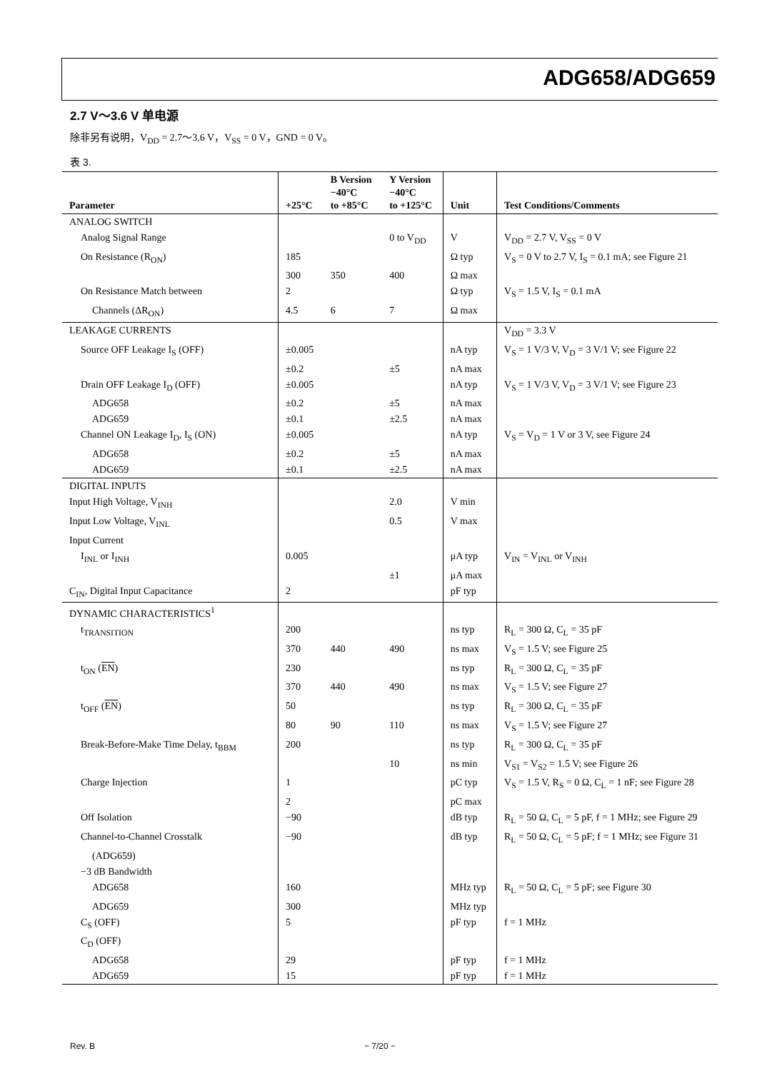ADG658/ADG659
2.7 V～3.6 V 单电源
除非另有说明，V<sub>DD</sub> = 2.7～3.6 V，V<sub>SS</sub> = 0 V，GND = 0 V。
表 3.
| Parameter | +25°C | B Version −40°C to +85°C | Y Version −40°C to +125°C | Unit | Test Conditions/Comments |
| --- | --- | --- | --- | --- | --- |
| ANALOG SWITCH | | | | | |
| Analog Signal Range | | | 0 to V<sub>DD</sub> | V | V<sub>DD</sub> = 2.7 V, V<sub>SS</sub> = 0 V |
| On Resistance (R<sub>ON</sub>) | 185 | | | Ω typ | V<sub>S</sub> = 0 V to 2.7 V, I<sub>S</sub> = 0.1 mA; see Figure 21 |
| | 300 | 350 | 400 | Ω max | |
| On Resistance Match between | 2 | | | Ω typ | V<sub>S</sub> = 1.5 V, I<sub>S</sub> = 0.1 mA |
| Channels (ΔR<sub>ON</sub>) | 4.5 | 6 | 7 | Ω max | |
| LEAKAGE CURRENTS | | | | | V<sub>DD</sub> = 3.3 V |
| Source OFF Leakage I<sub>S</sub> (OFF) | ±0.005 | | | nA typ | V<sub>S</sub> = 1 V/3 V, V<sub>D</sub> = 3 V/1 V; see Figure 22 |
| | ±0.2 | | ±5 | nA max | |
| Drain OFF Leakage I<sub>D</sub> (OFF) | ±0.005 | | | nA typ | V<sub>S</sub> = 1 V/3 V, V<sub>D</sub> = 3 V/1 V; see Figure 23 |
| ADG658 | ±0.2 | | ±5 | nA max | |
| ADG659 | ±0.1 | | ±2.5 | nA max | |
| Channel ON Leakage I<sub>D</sub>, I<sub>S</sub> (ON) | ±0.005 | | | nA typ | V<sub>S</sub> = V<sub>D</sub> = 1 V or 3 V, see Figure 24 |
| ADG658 | ±0.2 | | ±5 | nA max | |
| ADG659 | ±0.1 | | ±2.5 | nA max | |
| DIGITAL INPUTS | | | | | |
| Input High Voltage, V<sub>INH</sub> | | | 2.0 | V min | |
| Input Low Voltage, V<sub>INL</sub> | | | 0.5 | V max | |
| Input Current | | | | | |
| I<sub>INL</sub> or I<sub>INH</sub> | 0.005 | | | μA typ | V<sub>IN</sub> = V<sub>INL</sub> or V<sub>INH</sub> |
| | | | ±1 | μA max | |
| C<sub>IN</sub>, Digital Input Capacitance | 2 | | | pF typ | |
| DYNAMIC CHARACTERISTICS<sup>1</sup> | | | | | |
| t<sub>TRANSITION</sub> | 200 | | | ns typ | R<sub>L</sub> = 300 Ω, C<sub>L</sub> = 35 pF |
| | 370 | 440 | 490 | ns max | V<sub>S</sub> = 1.5 V; see Figure 25 |
| t<sub>ON</sub> ( EN ) | 230 | | | ns typ | R<sub>L</sub> = 300 Ω, C<sub>L</sub> = 35 pF |
| | 370 | 440 | 490 | ns max | V<sub>S</sub> = 1.5 V; see Figure 27 |
| t<sub>OFF</sub> ( EN ) | 50 | | | ns typ | R<sub>L</sub> = 300 Ω, C<sub>L</sub> = 35 pF |
| | 80 | 90 | 110 | ns max | V<sub>S</sub> = 1.5 V; see Figure 27 |
| Break-Before-Make Time Delay, t<sub>BBM</sub> | 200 | | | ns typ | R<sub>L</sub> = 300 Ω, C<sub>L</sub> = 35 pF |
| | | | 10 | ns min | V<sub>S1</sub> = V<sub>S2</sub> = 1.5 V; see Figure 26 |
| Charge Injection | 1 | | | pC typ | V<sub>S</sub> = 1.5 V, R<sub>S</sub> = 0 Ω, C<sub>L</sub> = 1 nF; see Figure 28 |
| | 2 | | | pC max | |
| Off Isolation | −90 | | | dB typ | R<sub>L</sub> = 50 Ω, C<sub>L</sub> = 5 pF, f = 1 MHz; see Figure 29 |
| Channel-to-Channel Crosstalk | −90 | | | dB typ | R<sub>L</sub> = 50 Ω, C<sub>L</sub> = 5 pF; f = 1 MHz; see Figure 31 |
| (ADG659) | | | | | |
| −3 dB Bandwidth | | | | | |
| ADG658 | 160 | | | MHz typ | R<sub>L</sub> = 50 Ω, C<sub>L</sub> = 5 pF; see Figure 30 |
| ADG659 | 300 | | | MHz typ | |
| C<sub>S</sub> (OFF) | 5 | | | pF typ | f = 1 MHz |
| C<sub>D</sub> (OFF) | | | | | |
| ADG658 | 29 | | | pF typ | f = 1 MHz |
| ADG659 | 15 | | | pF typ | f = 1 MHz |
Rev. B − 7/20 −